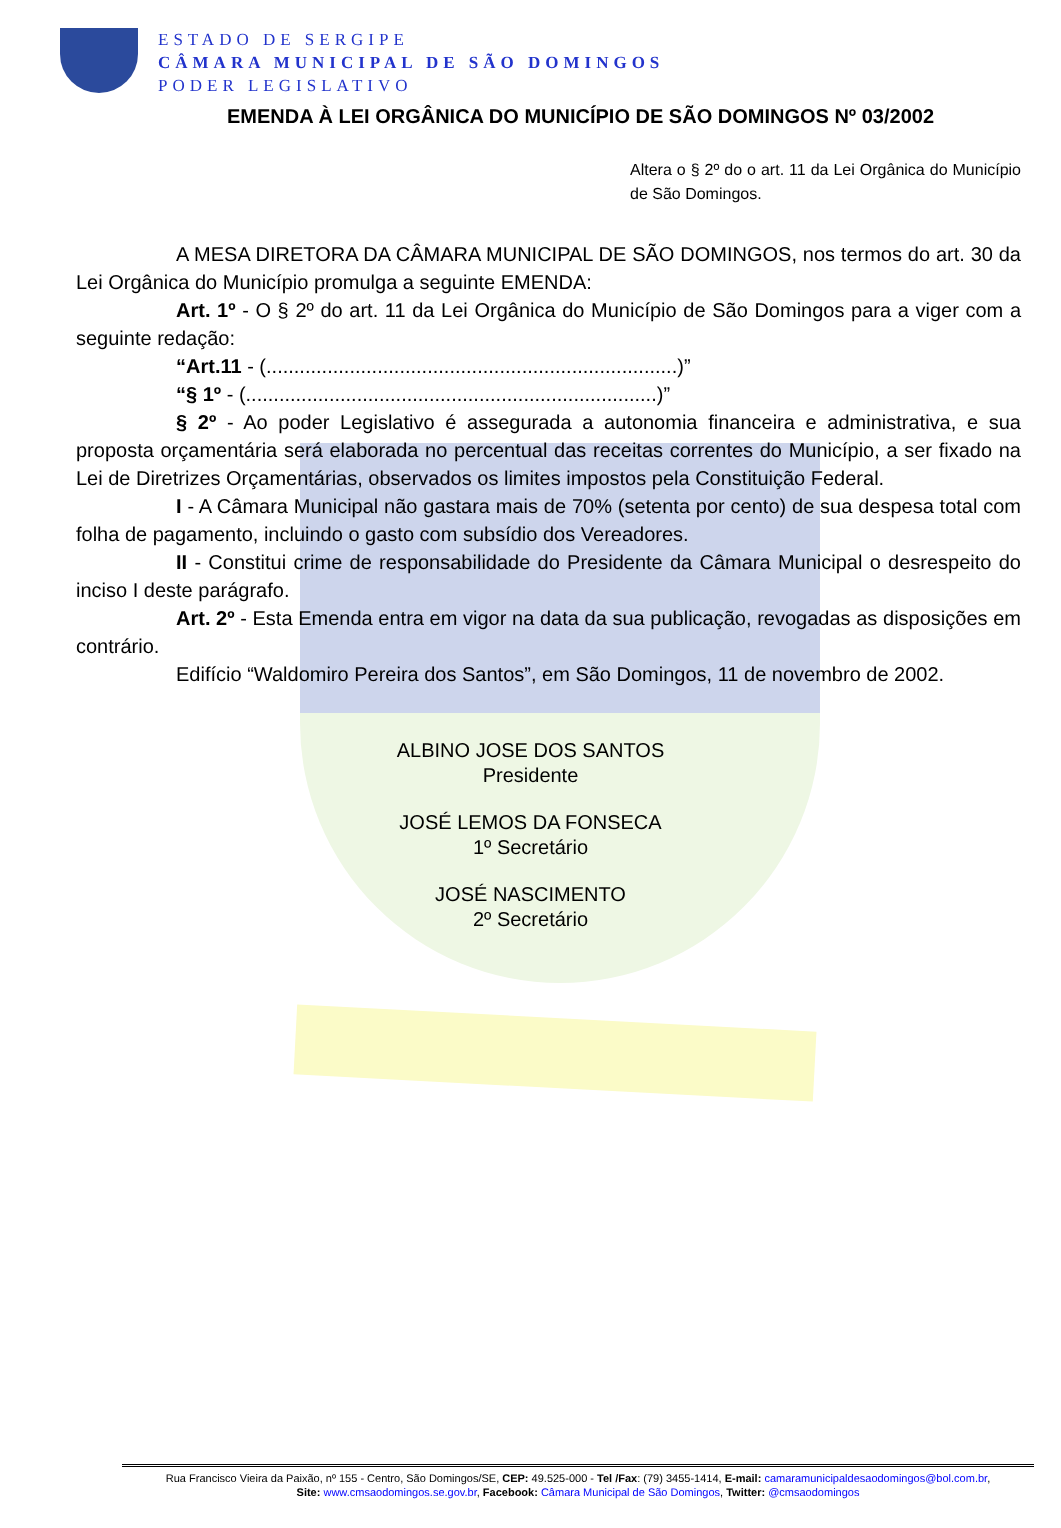ESTADO DE SERGIPE
CÂMARA MUNICIPAL DE SÃO DOMINGOS
PODER LEGISLATIVO
EMENDA À LEI ORGÂNICA DO MUNICÍPIO DE SÃO DOMINGOS Nº 03/2002
Altera o § 2º do o art. 11 da Lei Orgânica do Município de São Domingos.
A MESA DIRETORA DA CÂMARA MUNICIPAL DE SÃO DOMINGOS, nos termos do art. 30 da Lei Orgânica do Município promulga a seguinte EMENDA:
Art. 1º - O § 2º do art. 11 da Lei Orgânica do Município de São Domingos para a viger com a seguinte redação:
“Art.11 - (..........................................................................)”
“§ 1º - (..........................................................................)”
§ 2º - Ao poder Legislativo é assegurada a autonomia financeira e administrativa, e sua proposta orçamentária será elaborada no percentual das receitas correntes do Município, a ser fixado na Lei de Diretrizes Orçamentárias, observados os limites impostos pela Constituição Federal.
I - A Câmara Municipal não gastara mais de 70% (setenta por cento) de sua despesa total com folha de pagamento, incluindo o gasto com subsídio dos Vereadores.
II - Constitui crime de responsabilidade do Presidente da Câmara Municipal o desrespeito do inciso I deste parágrafo.
Art. 2º - Esta Emenda entra em vigor na data da sua publicação, revogadas as disposições em contrário.
Edifício “Waldomiro Pereira dos Santos”, em São Domingos, 11 de novembro de 2002.
ALBINO JOSE DOS SANTOS
Presidente
JOSÉ LEMOS DA FONSECA
1º Secretário
JOSÉ NASCIMENTO
2º Secretário
Rua Francisco Vieira da Paixão, nº 155 - Centro, São Domingos/SE, CEP: 49.525-000 - Tel /Fax: (79) 3455-1414, E-mail: camaramunicipaldesaodomingos@bol.com.br,
Site: www.cmsaodomingos.se.gov.br, Facebook: Câmara Municipal de São Domingos, Twitter: @cmsaodomingos